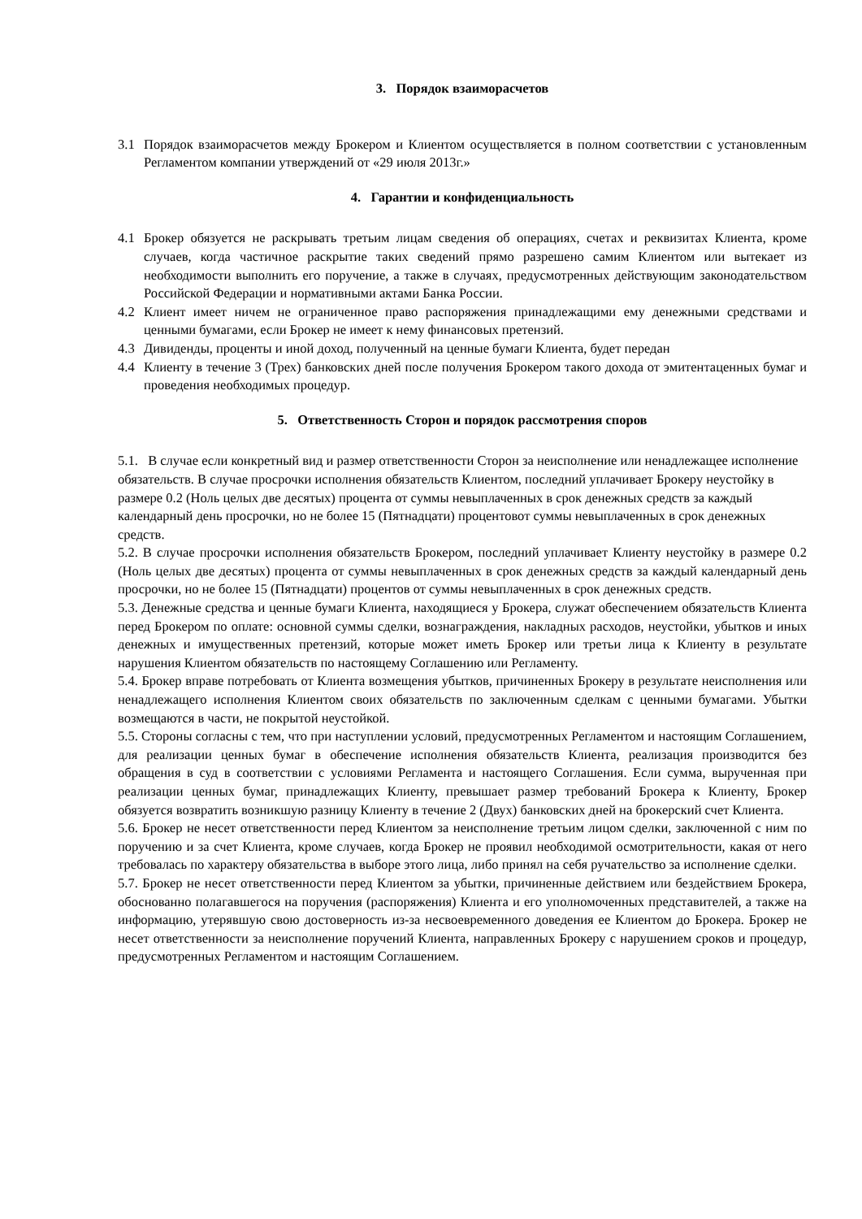3. Порядок взаиморасчетов
3.1 Порядок взаиморасчетов между Брокером и Клиентом осуществляется в полном соответствии с установленным Регламентом компании утверждений от «29 июля 2013г.»
4. Гарантии и конфиденциальность
4.1 Брокер обязуется не раскрывать третьим лицам сведения об операциях, счетах и реквизитах Клиента, кроме случаев, когда частичное раскрытие таких сведений прямо разрешено самим Клиентом или вытекает из необходимости выполнить его поручение, а также в случаях, предусмотренных действующим законодательством Российской Федерации и нормативными актами Банка России.
4.2 Клиент имеет ничем не ограниченное право распоряжения принадлежащими ему денежными средствами и ценными бумагами, если Брокер не имеет к нему финансовых претензий.
4.3 Дивиденды, проценты и иной доход, полученный на ценные бумаги Клиента, будет передан
4.4 Клиенту в течение 3 (Трех) банковских дней после получения Брокером такого дохода от эмитентаценных бумаг и проведения необходимых процедур.
5. Ответственность Сторон и порядок рассмотрения споров
5.1. В случае если конкретный вид и размер ответственности Сторон за неисполнение или ненадлежащее исполнение обязательств. В случае просрочки исполнения обязательств Клиентом, последний уплачивает Брокеру неустойку в размере 0.2 (Ноль целых две десятых) процента от суммы невыплаченных в срок денежных средств за каждый календарный день просрочки, но не более 15 (Пятнадцати) процентовот суммы невыплаченных в срок денежных средств.
5.2. В случае просрочки исполнения обязательств Брокером, последний уплачивает Клиенту неустойку в размере 0.2 (Ноль целых две десятых) процента от суммы невыплаченных в срок денежных средств за каждый календарный день просрочки, но не более 15 (Пятнадцати) процентов от суммы невыплаченных в срок денежных средств.
5.3. Денежные средства и ценные бумаги Клиента, находящиеся у Брокера, служат обеспечением обязательств Клиента перед Брокером по оплате: основной суммы сделки, вознаграждения, накладных расходов, неустойки, убытков и иных денежных и имущественных претензий, которые может иметь Брокер или третьи лица к Клиенту в результате нарушения Клиентом обязательств по настоящему Соглашению или Регламенту.
5.4. Брокер вправе потребовать от Клиента возмещения убытков, причиненных Брокеру в результате неисполнения или ненадлежащего исполнения Клиентом своих обязательств по заключенным сделкам с ценными бумагами. Убытки возмещаются в части, не покрытой неустойкой.
5.5. Стороны согласны с тем, что при наступлении условий, предусмотренных Регламентом и настоящим Соглашением, для реализации ценных бумаг в обеспечение исполнения обязательств Клиента, реализация производится без обращения в суд в соответствии с условиями Регламента и настоящего Соглашения. Если сумма, вырученная при реализации ценных бумаг, принадлежащих Клиенту, превышает размер требований Брокера к Клиенту, Брокер обязуется возвратить возникшую разницу Клиенту в течение 2 (Двух) банковских дней на брокерский счет Клиента.
5.6. Брокер не несет ответственности перед Клиентом за неисполнение третьим лицом сделки, заключенной с ним по поручению и за счет Клиента, кроме случаев, когда Брокер не проявил необходимой осмотрительности, какая от него требовалась по характеру обязательства в выборе этого лица, либо принял на себя ручательство за исполнение сделки.
5.7. Брокер не несет ответственности перед Клиентом за убытки, причиненные действием или бездействием Брокера, обоснованно полагавшегося на поручения (распоряжения) Клиента и его уполномоченных представителей, а также на информацию, утерявшую свою достоверность из-за несвоевременного доведения ее Клиентом до Брокера. Брокер не несет ответственности за неисполнение поручений Клиента, направленных Брокеру с нарушением сроков и процедур, предусмотренных Регламентом и настоящим Соглашением.